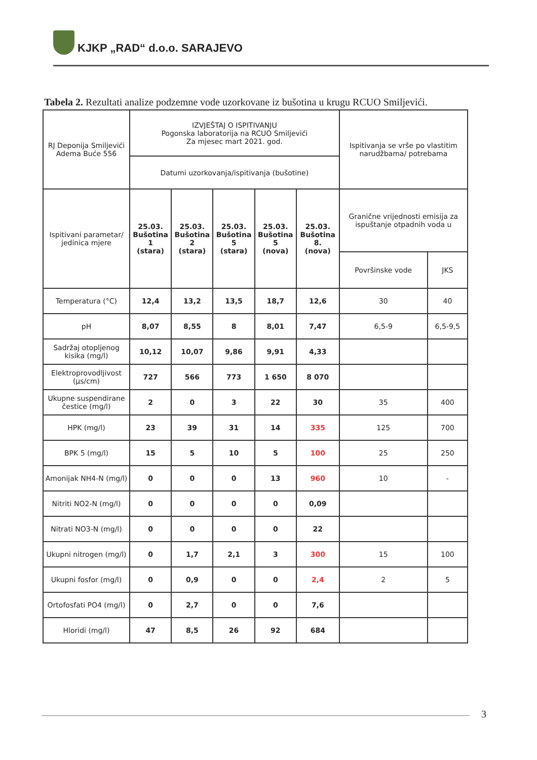KJKP „RAD“ d.o.o. SARAJEVO
Tabela 2. Rezultati analize podzemne vode uzorkovane iz bušotina u krugu RCUO Smiljevići.
| RJ Deponija Smiljevići Adema Buće 556 | IZVJEŠTAJ O ISPITIVANJU Pogonska laboratorija na RCUO Smiljevići Za mjesec mart 2021. god. | | | | | Ispitivanja se vrše po vlastitim narudžbama/ potrebama | |
| --- | --- | --- | --- | --- | --- | --- | --- |
| | Datumi uzorkovanja/ispitivanja (bušotine) | | | | | | |
| Ispitivani parametar/ jedinica mjere | 25.03. Bušotina 1 (stara) | 25.03. Bušotina 2 (stara) | 25.03. Bušotina 5 (stara) | 25.03. Bušotina 5 (nova) | 25.03. Bušotina 8. (nova) | Granične vrijednosti emisija za ispuštanje otpadnih voda u | |
| | | | | | | Površinske vode | JKS |
| Temperatura (°C) | 12,4 | 13,2 | 13,5 | 18,7 | 12,6 | 30 | 40 |
| pH | 8,07 | 8,55 | 8 | 8,01 | 7,47 | 6,5-9 | 6,5-9,5 |
| Sadržaj otopljenog kisika (mg/l) | 10,12 | 10,07 | 9,86 | 9,91 | 4,33 | | |
| Elektroprovodljivost (µs/cm) | 727 | 566 | 773 | 1 650 | 8 070 | | |
| Ukupne suspendirane čestice (mg/l) | 2 | 0 | 3 | 22 | 30 | 35 | 400 |
| HPK (mg/l) | 23 | 39 | 31 | 14 | 335 | 125 | 700 |
| BPK 5 (mg/l) | 15 | 5 | 10 | 5 | 100 | 25 | 250 |
| Amonijak NH4-N (mg/l) | 0 | 0 | 0 | 13 | 960 | 10 | - |
| Nitriti NO2-N (mg/l) | 0 | 0 | 0 | 0 | 0,09 | | |
| Nitrati NO3-N (mg/l) | 0 | 0 | 0 | 0 | 22 | | |
| Ukupni nitrogen (mg/l) | 0 | 1,7 | 2,1 | 3 | 300 | 15 | 100 |
| Ukupni fosfor (mg/l) | 0 | 0,9 | 0 | 0 | 2,4 | 2 | 5 |
| Ortofosfati PO4 (mg/l) | 0 | 2,7 | 0 | 0 | 7,6 | | |
| Hloridi (mg/l) | 47 | 8,5 | 26 | 92 | 684 | | |
3